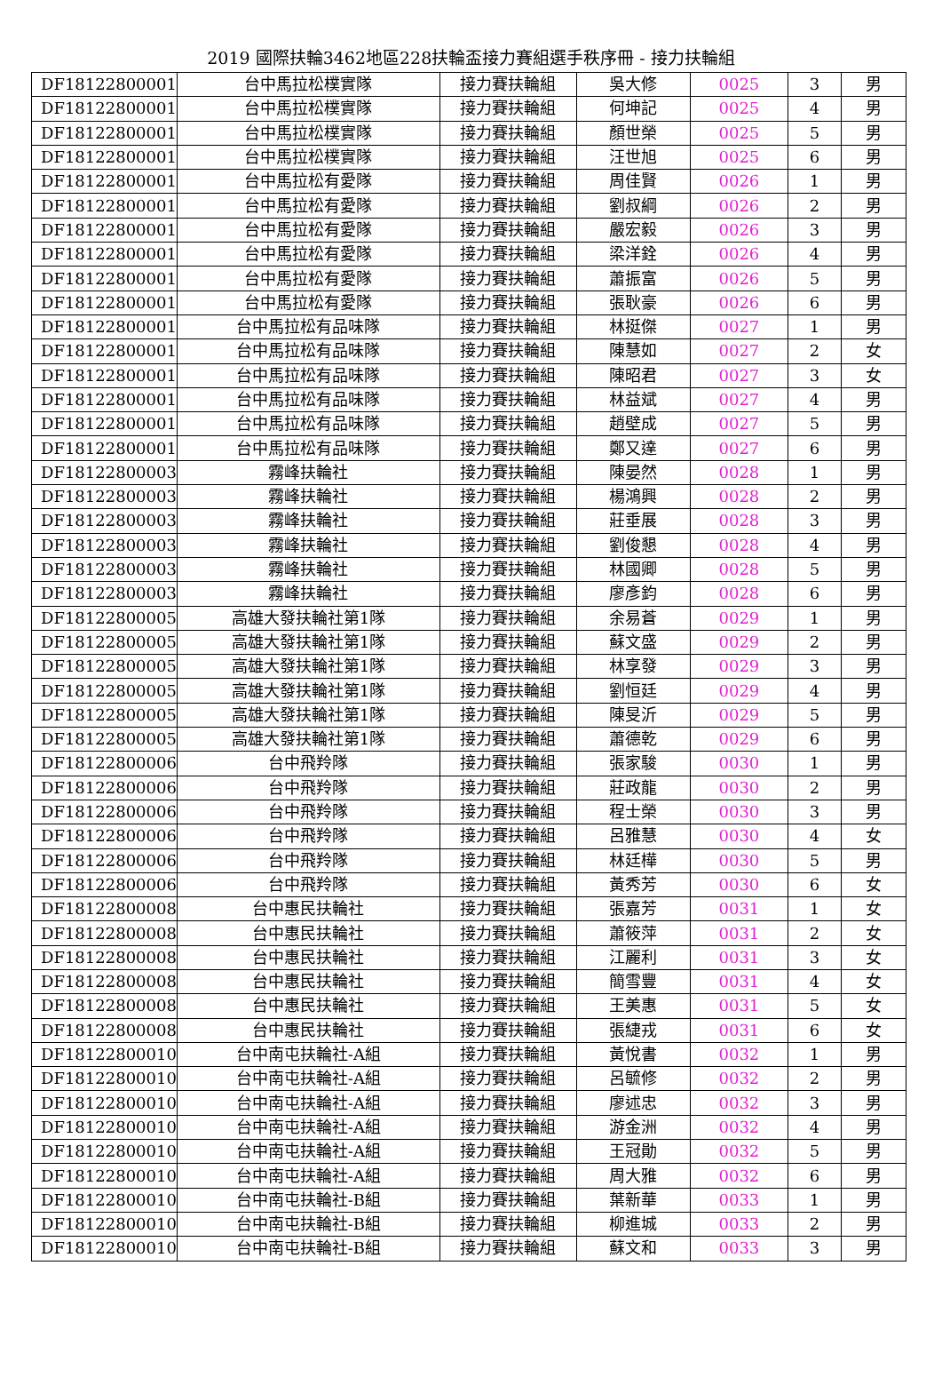2019 國際扶輪3462地區228扶輪盃接力賽組選手秩序冊 - 接力扶輪組
| DF18122800001 | 台中馬拉松樸實隊 | 接力賽扶輪組 | 吳大修 | 0025 | 3 | 男 |
| DF18122800001 | 台中馬拉松樸實隊 | 接力賽扶輪組 | 何坤記 | 0025 | 4 | 男 |
| DF18122800001 | 台中馬拉松樸實隊 | 接力賽扶輪組 | 顏世榮 | 0025 | 5 | 男 |
| DF18122800001 | 台中馬拉松樸實隊 | 接力賽扶輪組 | 汪世旭 | 0025 | 6 | 男 |
| DF18122800001 | 台中馬拉松有愛隊 | 接力賽扶輪組 | 周佳賢 | 0026 | 1 | 男 |
| DF18122800001 | 台中馬拉松有愛隊 | 接力賽扶輪組 | 劉叔綱 | 0026 | 2 | 男 |
| DF18122800001 | 台中馬拉松有愛隊 | 接力賽扶輪組 | 嚴宏毅 | 0026 | 3 | 男 |
| DF18122800001 | 台中馬拉松有愛隊 | 接力賽扶輪組 | 梁洋銓 | 0026 | 4 | 男 |
| DF18122800001 | 台中馬拉松有愛隊 | 接力賽扶輪組 | 蕭振富 | 0026 | 5 | 男 |
| DF18122800001 | 台中馬拉松有愛隊 | 接力賽扶輪組 | 張耿豪 | 0026 | 6 | 男 |
| DF18122800001 | 台中馬拉松有品味隊 | 接力賽扶輪組 | 林挺傑 | 0027 | 1 | 男 |
| DF18122800001 | 台中馬拉松有品味隊 | 接力賽扶輪組 | 陳慧如 | 0027 | 2 | 女 |
| DF18122800001 | 台中馬拉松有品味隊 | 接力賽扶輪組 | 陳昭君 | 0027 | 3 | 女 |
| DF18122800001 | 台中馬拉松有品味隊 | 接力賽扶輪組 | 林益斌 | 0027 | 4 | 男 |
| DF18122800001 | 台中馬拉松有品味隊 | 接力賽扶輪組 | 趙壁成 | 0027 | 5 | 男 |
| DF18122800001 | 台中馬拉松有品味隊 | 接力賽扶輪組 | 鄭又達 | 0027 | 6 | 男 |
| DF18122800003 | 霧峰扶輪社 | 接力賽扶輪組 | 陳晏然 | 0028 | 1 | 男 |
| DF18122800003 | 霧峰扶輪社 | 接力賽扶輪組 | 楊鴻興 | 0028 | 2 | 男 |
| DF18122800003 | 霧峰扶輪社 | 接力賽扶輪組 | 莊垂展 | 0028 | 3 | 男 |
| DF18122800003 | 霧峰扶輪社 | 接力賽扶輪組 | 劉俊懇 | 0028 | 4 | 男 |
| DF18122800003 | 霧峰扶輪社 | 接力賽扶輪組 | 林國卿 | 0028 | 5 | 男 |
| DF18122800003 | 霧峰扶輪社 | 接力賽扶輪組 | 廖彥鈞 | 0028 | 6 | 男 |
| DF18122800005 | 高雄大發扶輪社第1隊 | 接力賽扶輪組 | 余易蒼 | 0029 | 1 | 男 |
| DF18122800005 | 高雄大發扶輪社第1隊 | 接力賽扶輪組 | 蘇文盛 | 0029 | 2 | 男 |
| DF18122800005 | 高雄大發扶輪社第1隊 | 接力賽扶輪組 | 林享發 | 0029 | 3 | 男 |
| DF18122800005 | 高雄大發扶輪社第1隊 | 接力賽扶輪組 | 劉恒廷 | 0029 | 4 | 男 |
| DF18122800005 | 高雄大發扶輪社第1隊 | 接力賽扶輪組 | 陳旻沂 | 0029 | 5 | 男 |
| DF18122800005 | 高雄大發扶輪社第1隊 | 接力賽扶輪組 | 蕭德乾 | 0029 | 6 | 男 |
| DF18122800006 | 台中飛羚隊 | 接力賽扶輪組 | 張家駿 | 0030 | 1 | 男 |
| DF18122800006 | 台中飛羚隊 | 接力賽扶輪組 | 莊政龍 | 0030 | 2 | 男 |
| DF18122800006 | 台中飛羚隊 | 接力賽扶輪組 | 程士榮 | 0030 | 3 | 男 |
| DF18122800006 | 台中飛羚隊 | 接力賽扶輪組 | 呂雅慧 | 0030 | 4 | 女 |
| DF18122800006 | 台中飛羚隊 | 接力賽扶輪組 | 林廷樺 | 0030 | 5 | 男 |
| DF18122800006 | 台中飛羚隊 | 接力賽扶輪組 | 黃秀芳 | 0030 | 6 | 女 |
| DF18122800008 | 台中惠民扶輪社 | 接力賽扶輪組 | 張嘉芳 | 0031 | 1 | 女 |
| DF18122800008 | 台中惠民扶輪社 | 接力賽扶輪組 | 蕭筱萍 | 0031 | 2 | 女 |
| DF18122800008 | 台中惠民扶輪社 | 接力賽扶輪組 | 江麗利 | 0031 | 3 | 女 |
| DF18122800008 | 台中惠民扶輪社 | 接力賽扶輪組 | 簡雪豐 | 0031 | 4 | 女 |
| DF18122800008 | 台中惠民扶輪社 | 接力賽扶輪組 | 王美惠 | 0031 | 5 | 女 |
| DF18122800008 | 台中惠民扶輪社 | 接力賽扶輪組 | 張緁戎 | 0031 | 6 | 女 |
| DF18122800010 | 台中南屯扶輪社-A組 | 接力賽扶輪組 | 黃悅書 | 0032 | 1 | 男 |
| DF18122800010 | 台中南屯扶輪社-A組 | 接力賽扶輪組 | 呂毓修 | 0032 | 2 | 男 |
| DF18122800010 | 台中南屯扶輪社-A組 | 接力賽扶輪組 | 廖述忠 | 0032 | 3 | 男 |
| DF18122800010 | 台中南屯扶輪社-A組 | 接力賽扶輪組 | 游金洲 | 0032 | 4 | 男 |
| DF18122800010 | 台中南屯扶輪社-A組 | 接力賽扶輪組 | 王冠勛 | 0032 | 5 | 男 |
| DF18122800010 | 台中南屯扶輪社-A組 | 接力賽扶輪組 | 周大雅 | 0032 | 6 | 男 |
| DF18122800010 | 台中南屯扶輪社-B組 | 接力賽扶輪組 | 葉新華 | 0033 | 1 | 男 |
| DF18122800010 | 台中南屯扶輪社-B組 | 接力賽扶輪組 | 柳進城 | 0033 | 2 | 男 |
| DF18122800010 | 台中南屯扶輪社-B組 | 接力賽扶輪組 | 蘇文和 | 0033 | 3 | 男 |